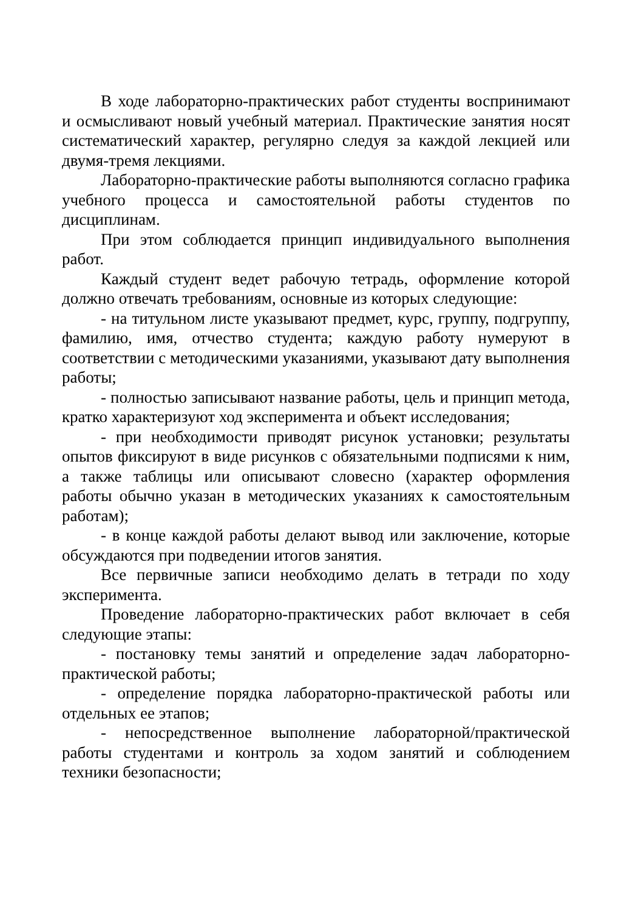В ходе лабораторно-практических работ студенты воспринимают и осмысливают новый учебный материал. Практические занятия носят систематический характер, регулярно следуя за каждой лекцией или двумя-тремя лекциями.
Лабораторно-практические работы выполняются согласно графика учебного процесса и самостоятельной работы студентов по дисциплинам.
При этом соблюдается принцип индивидуального выполнения работ.
Каждый студент ведет рабочую тетрадь, оформление которой должно отвечать требованиям, основные из которых следующие:
- на титульном листе указывают предмет, курс, группу, подгруппу, фамилию, имя, отчество студента; каждую работу нумеруют в соответствии с методическими указаниями, указывают дату выполнения работы;
- полностью записывают название работы, цель и принцип метода, кратко характеризуют ход эксперимента и объект исследования;
- при необходимости приводят рисунок установки; результаты опытов фиксируют в виде рисунков с обязательными подписями к ним, а также таблицы или описывают словесно (характер оформления работы обычно указан в методических указаниях к самостоятельным работам);
- в конце каждой работы делают вывод или заключение, которые обсуждаются при подведении итогов занятия.
Все первичные записи необходимо делать в тетради по ходу эксперимента.
Проведение лабораторно-практических работ включает в себя следующие этапы:
- постановку темы занятий и определение задач лабораторно-практической работы;
- определение порядка лабораторно-практической работы или отдельных ее этапов;
- непосредственное выполнение лабораторной/практической работы студентами и контроль за ходом занятий и соблюдением техники безопасности;